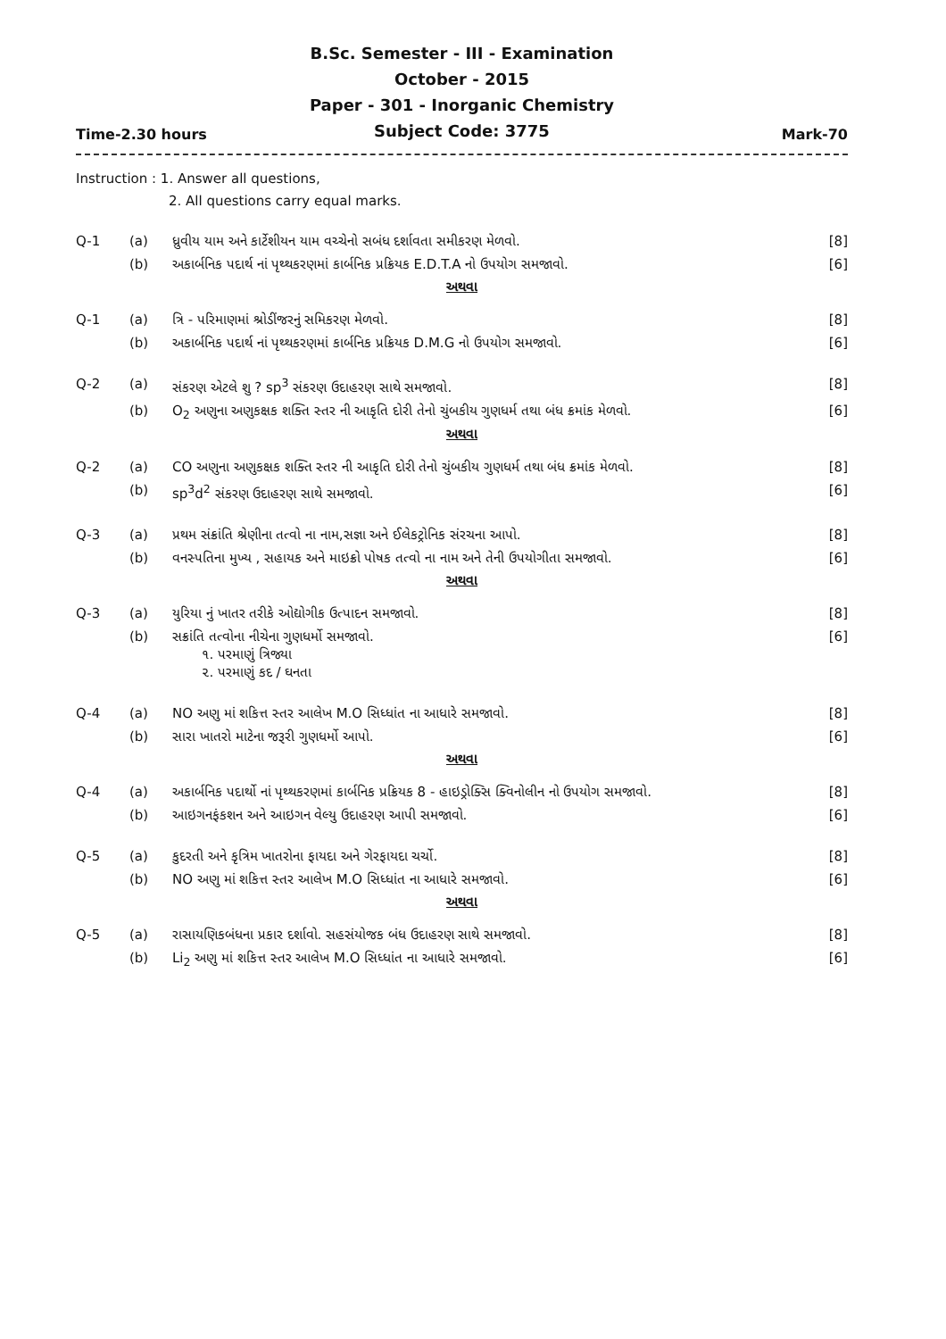B.Sc. Semester - III - Examination
October - 2015
Paper - 301 - Inorganic Chemistry
Subject Code: 3775
Time-2.30 hours Mark-70
Instruction : 1. Answer all questions,
2. All questions carry equal marks.
| Q-1 | (a) | ધ્રુવીય યામ અને કાર્ટેશીયન યામ વચ્ચેનો સબંધ દર્શાવતા સમીકરણ મેળવો. | [8] |
| | (b) | અકાર્બનિક પદાર્થ નાં પૃથ્થકરણમાં કાર્બનિક પ્રક્રિયક E.D.T.A નો ઉપયોગ સમજાવો. | [6] |
| અથવા | | | |
| Q-1 | (a) | ત્રિ - પરિમાણમાં શ્રોડીંજરનું સમિકરણ મેળવો. | [8] |
| | (b) | અકાર્બનિક પદાર્થ નાં પૃથ્થકરણમાં કાર્બનિક પ્રક્રિયક D.M.G નો ઉપયોગ સમજાવો. | [6] |
| Q-2 | (a) | સંકરણ એટલે શુ ? sp<sup>3</sup> સંકરણ ઉદાહરણ સાથે સમજાવો. | [8] |
| | (b) | O<sub>2</sub> અણુના અણુકક્ષક શક્તિ સ્તર ની આકૃતિ દોરી તેનો ચુંબકીય ગુણધર્મ તથા બંધ ક્રમાંક મેળવો. | [6] |
| અથવા | | | |
| Q-2 | (a) | CO અણુના અણુકક્ષક શક્તિ સ્તર ની આકૃતિ દોરી તેનો ચુંબકીય ગુણધર્મ તથા બંધ ક્રમાંક મેળવો. | [8] |
| | (b) | sp<sup>3</sup>d<sup>2</sup> સંકરણ ઉદાહરણ સાથે સમજાવો. | [6] |
| Q-3 | (a) | પ્રથમ સંક્રાંતિ શ્રેણીના તત્વો ના નામ,સજ્ઞા અને ઈલેકટ્રોનિક સંરચના આપો. | [8] |
| | (b) | વનસ્પતિના મુખ્ય , સહાયક અને માઇક્રો પોષક તત્વો ના નામ અને તેની ઉપયોગીતા સમજાવો. | [6] |
| અથવા | | | |
| Q-3 | (a) | યુરિયા નું ખાતર તરીકે ઓદ્યોગીક ઉત્પાદન સમજાવો. | [8] |
| | (b) | સક્રાંતિ તત્વોના નીચેના ગુણધર્મો સમજાવો. ૧. પરમાણું ત્રિજ્યા ૨. પરમાણું કદ / ઘનતા | [6] |
| Q-4 | (a) | NO અણુ માં શકિત્ત સ્તર આલેખ M.O સિધ્ધાંત ના આધારે સમજાવો. | [8] |
| | (b) | સારા ખાતરો માટેના જરૂરી ગુણધર્મો આપો. | [6] |
| અથવા | | | |
| Q-4 | (a) | અકાર્બનિક પદાર્થો નાં પૃથ્થકરણમાં કાર્બનિક પ્રક્રિયક 8 - હાઇડ્રોક્સિ ક્વિનોલીન નો ઉપયોગ સમજાવો. | [8] |
| | (b) | આઇગનફંકશન અને આઇગન વેલ્યુ ઉદાહરણ આપી સમજાવો. | [6] |
| Q-5 | (a) | કુદરતી અને કૃત્રિમ ખાતરોના ફાયદા અને ગેરફાયદા ચર્ચો. | [8] |
| | (b) | NO અણુ માં શકિત્ત સ્તર આલેખ M.O સિધ્ધાંત ના આધારે સમજાવો. | [6] |
| અથવા | | | |
| Q-5 | (a) | રાસાયણિકબંધના પ્રકાર દર્શાવો. સહસંયોજક બંધ ઉદાહરણ સાથે સમજાવો. | [8] |
| | (b) | Li<sub>2</sub> અણુ માં શકિત્ત સ્તર આલેખ M.O સિધ્ધાંત ના આધારે સમજાવો. | [6] |